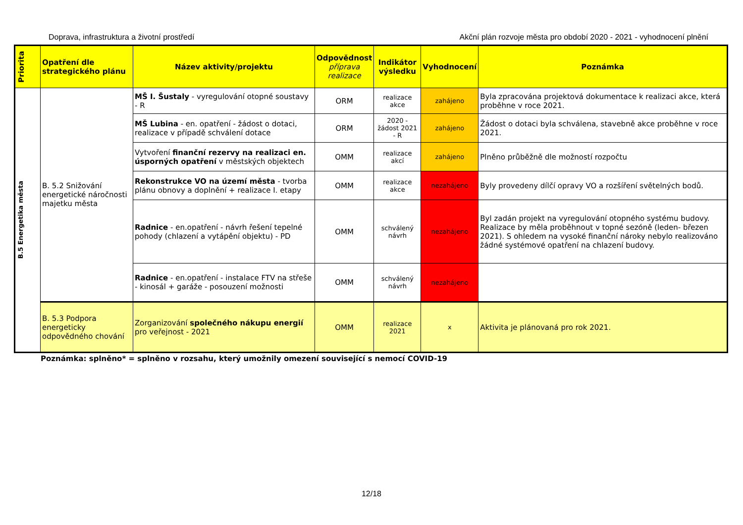Doprava, infrastruktura a životní prostředí Akční plán rozvoje města pro období 2020 - 2021 - vyhodnocení plnění
| Priorita | Opatření dle strategického plánu | Název aktivity/projektu | Odpovědnost příprava realizace | Indikátor výsledku | Vyhodnocení | Poznámka |
| --- | --- | --- | --- | --- | --- | --- |
| B.5 Energetika města | B. 5.2 Snižování energetické náročnosti majetku města | MŠ I. Šustaly - vyregulování otopné soustavy - R | ORM | realizace akce | zahájeno | Byla zpracována projektová dokumentace k realizaci akce, která proběhne v roce 2021. |
| | | MŠ Lubina - en. opatření - žádost o dotaci, realizace v případě schválení dotace | ORM | 2020 - žádost 2021 - R | zahájeno | Žádost o dotaci byla schválena, stavebně akce proběhne v roce 2021. |
| | | Vytvoření finanční rezervy na realizaci en. úsporných opatření v městských objektech | OMM | realizace akcí | zahájeno | Plněno průběžně dle možností rozpočtu |
| | | Rekonstrukce VO na území města - tvorba plánu obnovy a doplnění + realizace I. etapy | OMM | realizace akce | nezahájeno | Byly provedeny dílčí opravy VO a rozšíření světelných bodů. |
| | | Radnice - en.opatření - návrh řešení tepelné pohody (chlazení a vytápění objektu) - PD | OMM | schválený návrh | nezahájeno | Byl zadán projekt na vyregulování otopného systému budovy. Realizace by měla proběhnout v topné sezóně (leden- březen 2021). S ohledem na vysoké finanční nároky nebylo realizováno žádné systémové opatření na chlazení budovy. |
| | | Radnice - en.opatření - instalace FTV na střeše - kinosál + garáže - posouzení možnosti | OMM | schválený návrh | nezahájeno | |
| | B. 5.3 Podpora energeticky odpovědného chování | Zorganizování společného nákupu energií pro veřejnost - 2021 | OMM | realizace 2021 | x | Aktivita je plánovaná pro rok 2021. |
Poznámka: splněno* = splněno v rozsahu, který umožnily omezení související s nemocí COVID-19
12/18